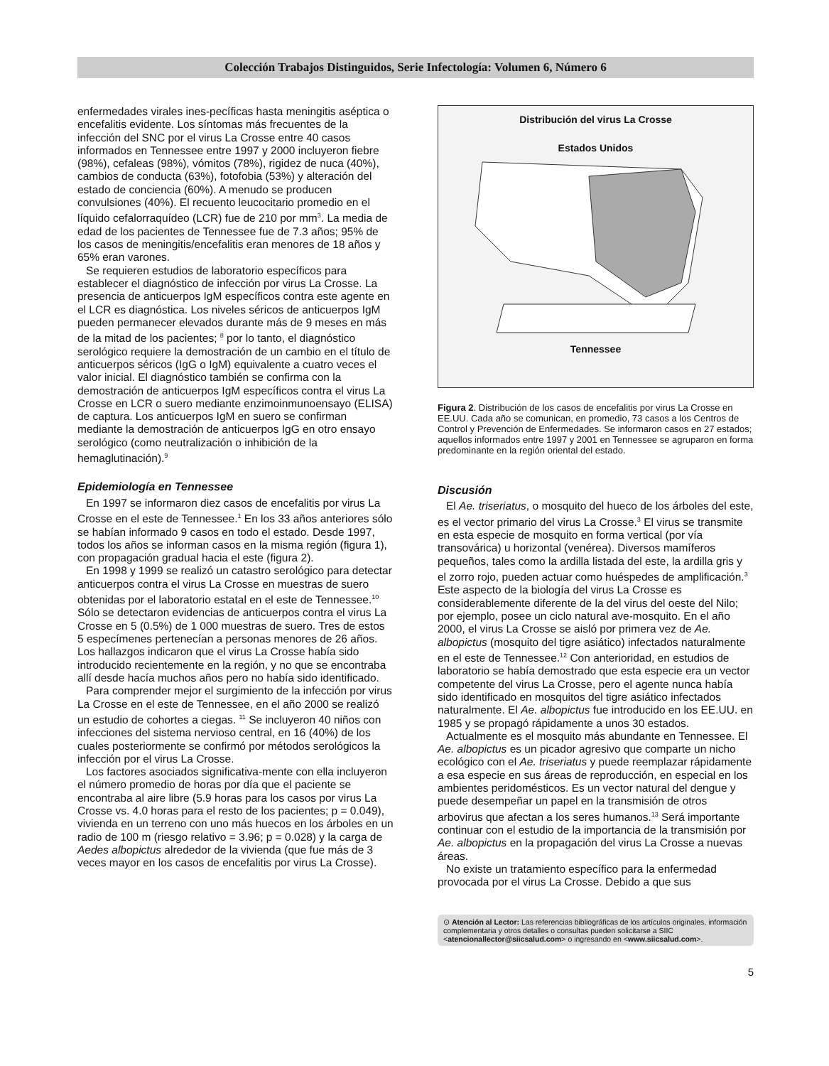Colección Trabajos Distinguidos, Serie Infectología: Volumen 6, Número 6
enfermedades virales ines-pecíficas hasta meningitis aséptica o encefalitis evidente. Los síntomas más frecuentes de la infección del SNC por el virus La Crosse entre 40 casos informados en Tennessee entre 1997 y 2000 incluyeron fiebre (98%), cefaleas (98%), vómitos (78%), rigidez de nuca (40%), cambios de conducta (63%), fotofobia (53%) y alteración del estado de conciencia (60%). A menudo se producen convulsiones (40%). El recuento leucocitario promedio en el líquido cefalorraquídeo (LCR) fue de 210 por mm<sup>3</sup>. La media de edad de los pacientes de Tennessee fue de 7.3 años; 95% de los casos de meningitis/encefalitis eran menores de 18 años y 65% eran varones.
Se requieren estudios de laboratorio específicos para establecer el diagnóstico de infección por virus La Crosse. La presencia de anticuerpos IgM específicos contra este agente en el LCR es diagnóstica. Los niveles séricos de anticuerpos IgM pueden permanecer elevados durante más de 9 meses en más de la mitad de los pacientes; <sup>8</sup> por lo tanto, el diagnóstico serológico requiere la demostración de un cambio en el título de anticuerpos séricos (IgG o IgM) equivalente a cuatro veces el valor inicial. El diagnóstico también se confirma con la demostración de anticuerpos IgM específicos contra el virus La Crosse en LCR o suero mediante enzimoinmunoensayo (ELISA) de captura. Los anticuerpos IgM en suero se confirman mediante la demostración de anticuerpos IgG en otro ensayo serológico (como neutralización o inhibición de la hemaglutinación).<sup>9</sup>
Epidemiología en Tennessee
En 1997 se informaron diez casos de encefalitis por virus La Crosse en el este de Tennessee.<sup>1</sup> En los 33 años anteriores sólo se habían informado 9 casos en todo el estado. Desde 1997, todos los años se informan casos en la misma región (figura 1), con propagación gradual hacia el este (figura 2).
En 1998 y 1999 se realizó un catastro serológico para detectar anticuerpos contra el virus La Crosse en muestras de suero obtenidas por el laboratorio estatal en el este de Tennessee.<sup>10</sup> Sólo se detectaron evidencias de anticuerpos contra el virus La Crosse en 5 (0.5%) de 1 000 muestras de suero. Tres de estos 5 especímenes pertenecían a personas menores de 26 años. Los hallazgos indicaron que el virus La Crosse había sido introducido recientemente en la región, y no que se encontraba allí desde hacía muchos años pero no había sido identificado.
Para comprender mejor el surgimiento de la infección por virus La Crosse en el este de Tennessee, en el año 2000 se realizó un estudio de cohortes a ciegas. <sup>11</sup> Se incluyeron 40 niños con infecciones del sistema nervioso central, en 16 (40%) de los cuales posteriormente se confirmó por métodos serológicos la infección por el virus La Crosse.
Los factores asociados significativa-mente con ella incluyeron el número promedio de horas por día que el paciente se encontraba al aire libre (5.9 horas para los casos por virus La Crosse vs. 4.0 horas para el resto de los pacientes; p = 0.049), vivienda en un terreno con uno más huecos en los árboles en un radio de 100 m (riesgo relativo = 3.96; p = 0.028) y la carga de Aedes albopictus alrededor de la vivienda (que fue más de 3 veces mayor en los casos de encefalitis por virus La Crosse).
Distribución del virus La Crosse
Estados Unidos
Tennessee
Figura 2. Distribución de los casos de encefalitis por virus La Crosse en EE.UU. Cada año se comunican, en promedio, 73 casos a los Centros de Control y Prevención de Enfermedades. Se informaron casos en 27 estados; aquellos informados entre 1997 y 2001 en Tennessee se agruparon en forma predominante en la región oriental del estado.
Discusión
El Ae. triseriatus, o mosquito del hueco de los árboles del este, es el vector primario del virus La Crosse.<sup>3</sup> El virus se transmite en esta especie de mosquito en forma vertical (por vía transovárica) u horizontal (venérea). Diversos mamíferos pequeños, tales como la ardilla listada del este, la ardilla gris y el zorro rojo, pueden actuar como huéspedes de amplificación.<sup>3</sup> Este aspecto de la biología del virus La Crosse es considerablemente diferente de la del virus del oeste del Nilo; por ejemplo, posee un ciclo natural ave-mosquito. En el año 2000, el virus La Crosse se aisló por primera vez de Ae. albopictus (mosquito del tigre asiático) infectados naturalmente en el este de Tennessee.<sup>12</sup> Con anterioridad, en estudios de laboratorio se había demostrado que esta especie era un vector competente del virus La Crosse, pero el agente nunca había sido identificado en mosquitos del tigre asiático infectados naturalmente. El Ae. albopictus fue introducido en los EE.UU. en 1985 y se propagó rápidamente a unos 30 estados.
Actualmente es el mosquito más abundante en Tennessee. El Ae. albopictus es un picador agresivo que comparte un nicho ecológico con el Ae. triseriatus y puede reemplazar rápidamente a esa especie en sus áreas de reproducción, en especial en los ambientes peridomésticos. Es un vector natural del dengue y puede desempeñar un papel en la transmisión de otros arbovirus que afectan a los seres humanos.<sup>13</sup> Será importante continuar con el estudio de la importancia de la transmisión por Ae. albopictus en la propagación del virus La Crosse a nuevas áreas.
No existe un tratamiento específico para la enfermedad provocada por el virus La Crosse. Debido a que sus
⊙ Atención al Lector: Las referencias bibliográficas de los artículos originales, información complementaria y otros detalles o consultas pueden solicitarse a SIIC <atencionallector@siicsalud.com> o ingresando en <www.siicsalud.com>.
5